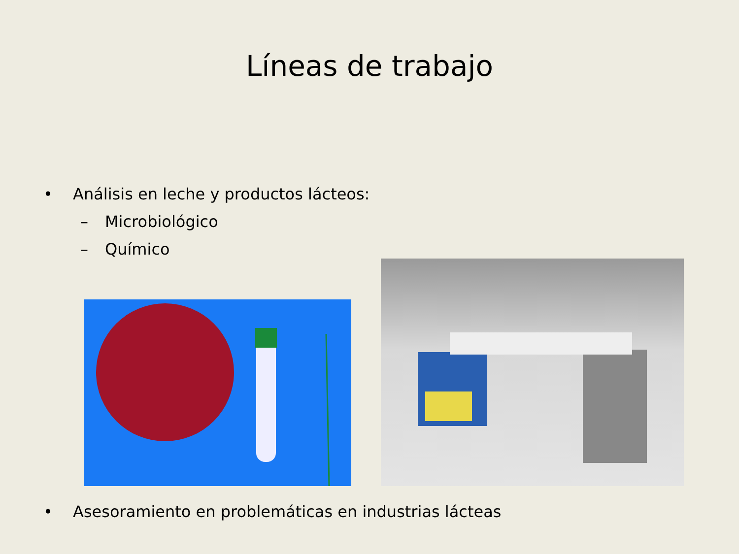Líneas de trabajo
• Análisis en leche y productos lácteos:
– Microbiológico
– Químico
• Asesoramiento en problemáticas en industrias lácteas